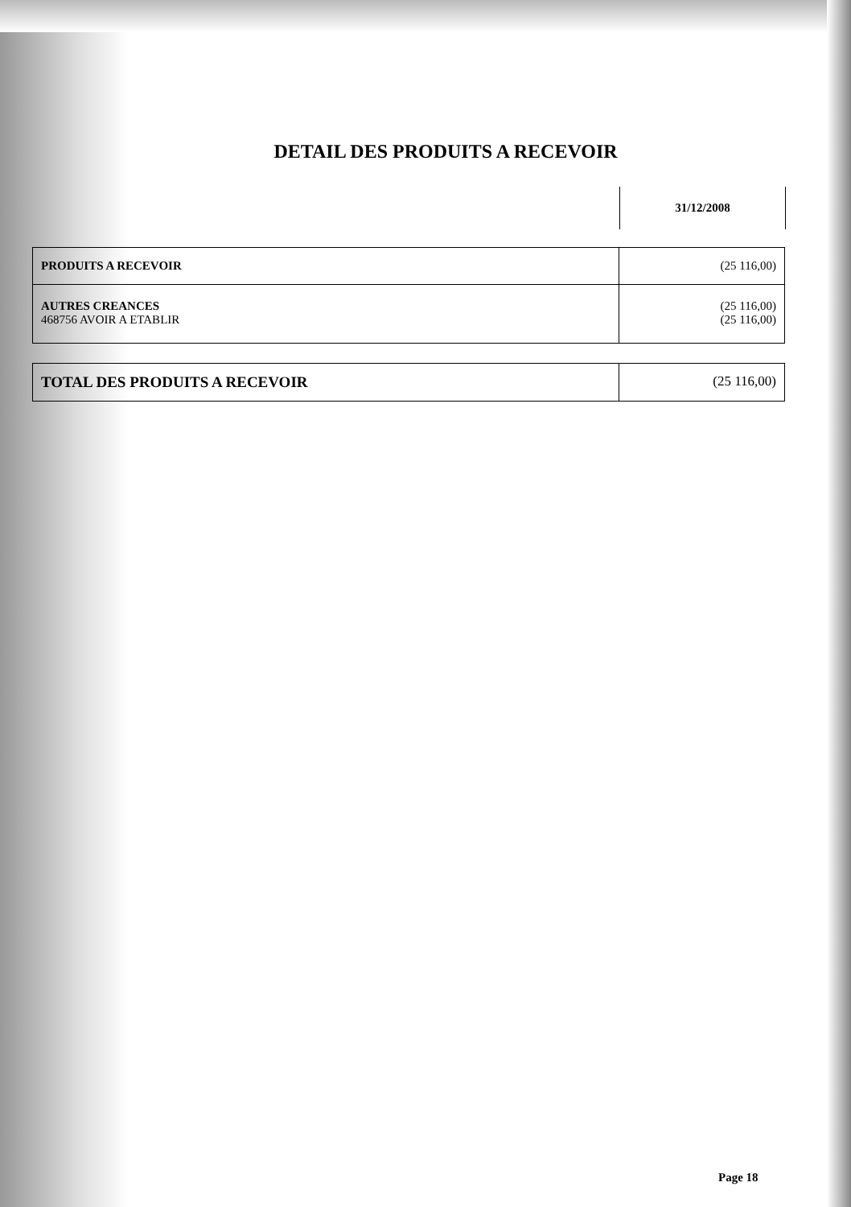DETAIL DES PRODUITS A RECEVOIR
31/12/2008
| PRODUITS A RECEVOIR | (25 116,00) |
| AUTRES CREANCES 468756 AVOIR A ETABLIR | (25 116,00) (25 116,00) |
| TOTAL DES PRODUITS A RECEVOIR | (25 116,00) |
Page 18